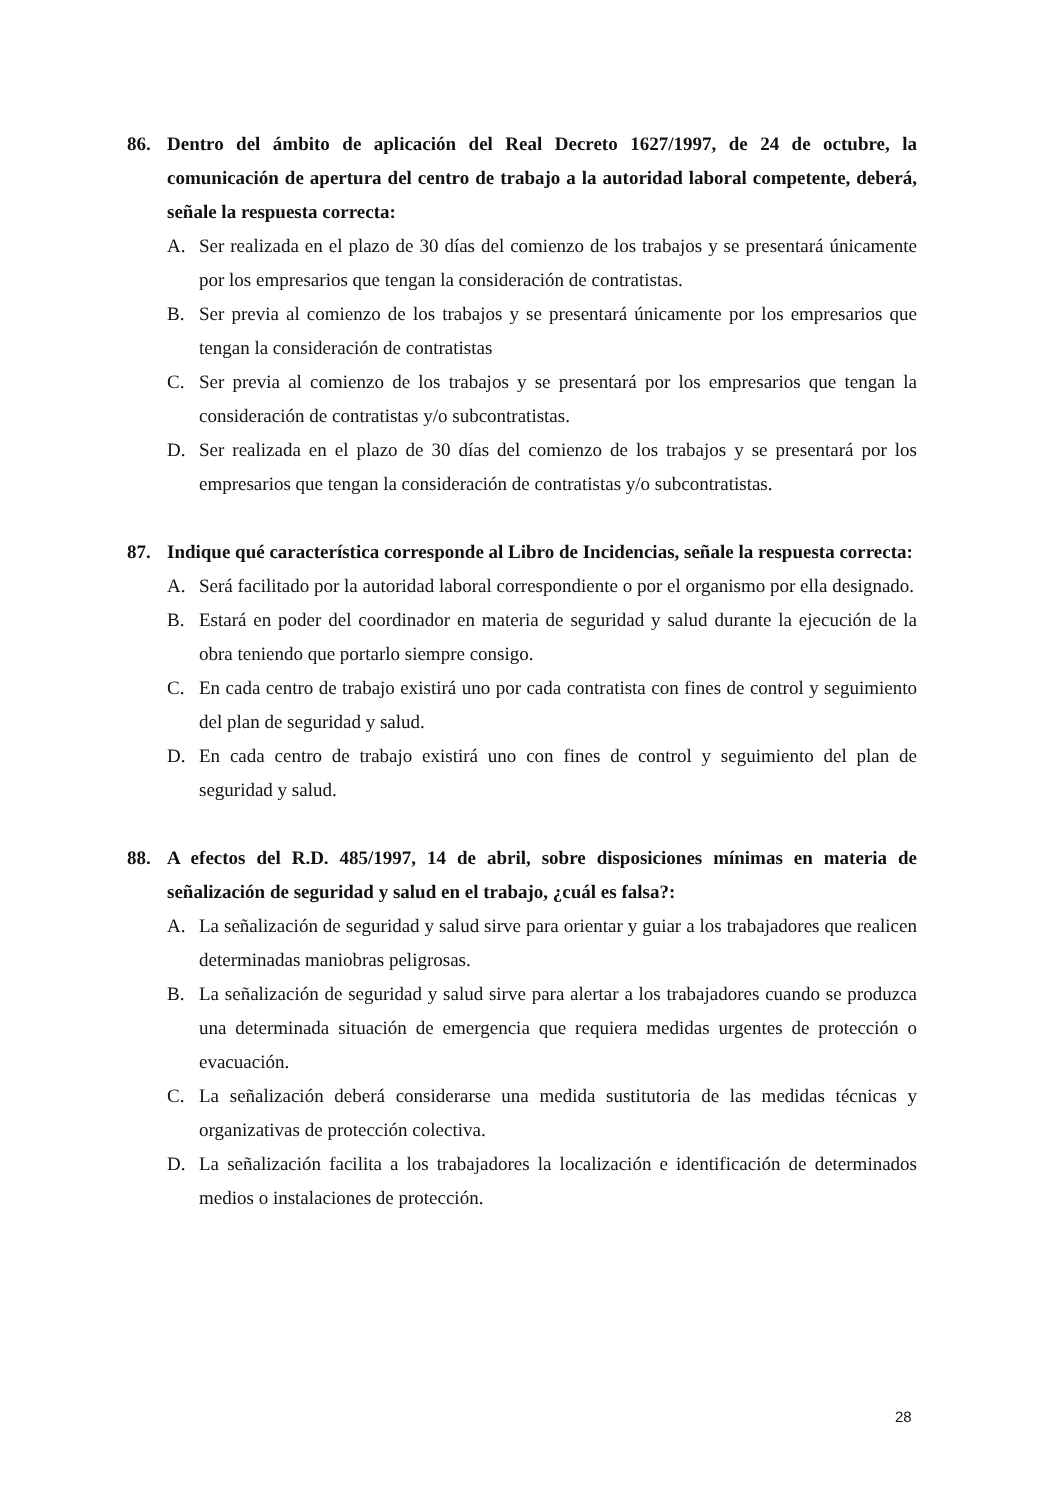86. Dentro del ámbito de aplicación del Real Decreto 1627/1997, de 24 de octubre, la comunicación de apertura del centro de trabajo a la autoridad laboral competente, deberá, señale la respuesta correcta:
A. Ser realizada en el plazo de 30 días del comienzo de los trabajos y se presentará únicamente por los empresarios que tengan la consideración de contratistas.
B. Ser previa al comienzo de los trabajos y se presentará únicamente por los empresarios que tengan la consideración de contratistas
C. Ser previa al comienzo de los trabajos y se presentará por los empresarios que tengan la consideración de contratistas y/o subcontratistas.
D. Ser realizada en el plazo de 30 días del comienzo de los trabajos y se presentará por los empresarios que tengan la consideración de contratistas y/o subcontratistas.
87. Indique qué característica corresponde al Libro de Incidencias, señale la respuesta correcta:
A. Será facilitado por la autoridad laboral correspondiente o por el organismo por ella designado.
B. Estará en poder del coordinador en materia de seguridad y salud durante la ejecución de la obra teniendo que portarlo siempre consigo.
C. En cada centro de trabajo existirá uno por cada contratista con fines de control y seguimiento del plan de seguridad y salud.
D. En cada centro de trabajo existirá uno con fines de control y seguimiento del plan de seguridad y salud.
88. A efectos del R.D. 485/1997, 14 de abril, sobre disposiciones mínimas en materia de señalización de seguridad y salud en el trabajo, ¿cuál es falsa?:
A. La señalización de seguridad y salud sirve para orientar y guiar a los trabajadores que realicen determinadas maniobras peligrosas.
B. La señalización de seguridad y salud sirve para alertar a los trabajadores cuando se produzca una determinada situación de emergencia que requiera medidas urgentes de protección o evacuación.
C. La señalización deberá considerarse una medida sustitutoria de las medidas técnicas y organizativas de protección colectiva.
D. La señalización facilita a los trabajadores la localización e identificación de determinados medios o instalaciones de protección.
28